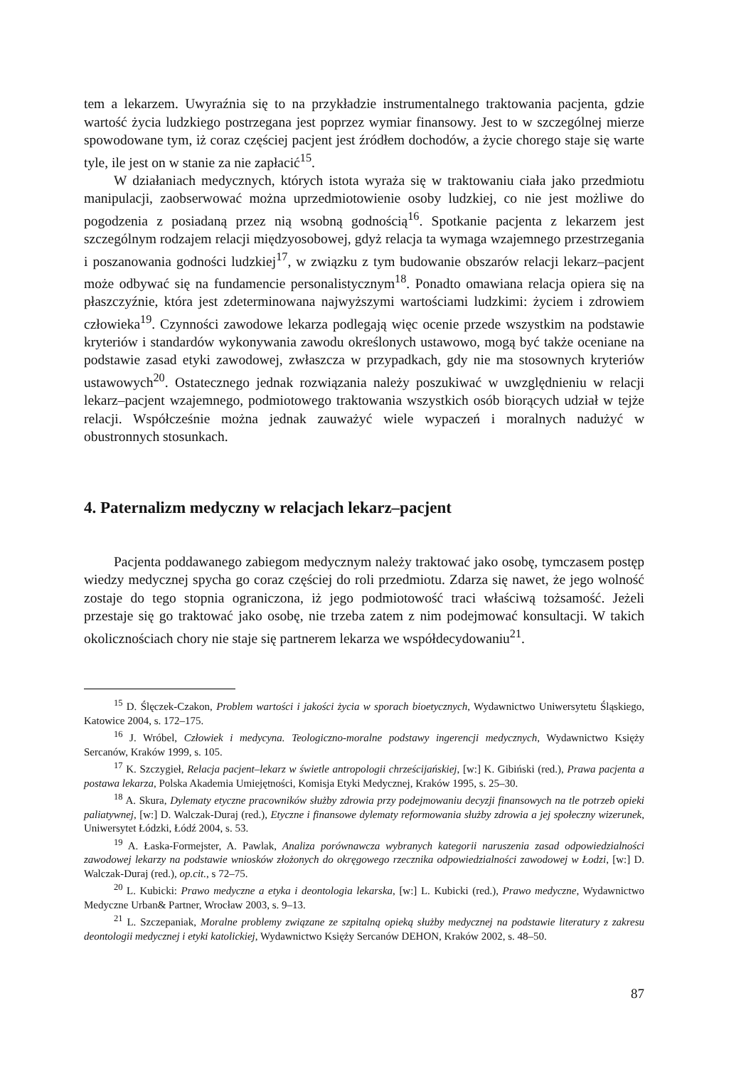tem a lekarzem. Uwyraźnia się to na przykładzie instrumentalnego traktowania pacjenta, gdzie wartość życia ludzkiego postrzegana jest poprzez wymiar finansowy. Jest to w szczególnej mierze spowodowane tym, iż coraz częściej pacjent jest źródłem dochodów, a życie chorego staje się warte tyle, ile jest on w stanie za nie zapłacić<sup>15</sup>.
W działaniach medycznych, których istota wyraża się w traktowaniu ciała jako przedmiotu manipulacji, zaobserwować można uprzedmiotowienie osoby ludzkiej, co nie jest możliwe do pogodzenia z posiadaną przez nią wsobną godnością<sup>16</sup>. Spotkanie pacjenta z lekarzem jest szczególnym rodzajem relacji międzyosobowej, gdyż relacja ta wymaga wzajemnego przestrzegania i poszanowania godności ludzkiej<sup>17</sup>, w związku z tym budowanie obszarów relacji lekarz–pacjent może odbywać się na fundamencie personalistycznym<sup>18</sup>. Ponadto omawiana relacja opiera się na płaszczyźnie, która jest zdeterminowana najwyższymi wartościami ludzkimi: życiem i zdrowiem człowieka<sup>19</sup>. Czynności zawodowe lekarza podlegają więc ocenie przede wszystkim na podstawie kryteriów i standardów wykonywania zawodu określonych ustawowo, mogą być także oceniane na podstawie zasad etyki zawodowej, zwłaszcza w przypadkach, gdy nie ma stosownych kryteriów ustawowych<sup>20</sup>. Ostatecznego jednak rozwiązania należy poszukiwać w uwzględnieniu w relacji lekarz–pacjent wzajemnego, podmiotowego traktowania wszystkich osób biorących udział w tejże relacji. Współcześnie można jednak zauważyć wiele wypaczeń i moralnych nadużyć w obustronnych stosunkach.
4. Paternalizm medyczny w relacjach lekarz–pacjent
Pacjenta poddawanego zabiegom medycznym należy traktować jako osobę, tymczasem postęp wiedzy medycznej spycha go coraz częściej do roli przedmiotu. Zdarza się nawet, że jego wolność zostaje do tego stopnia ograniczona, iż jego podmiotowość traci właściwą tożsamość. Jeżeli przestaje się go traktować jako osobę, nie trzeba zatem z nim podejmować konsultacji. W takich okolicznościach chory nie staje się partnerem lekarza we współdecydowaniu<sup>21</sup>.
<sup>15</sup> D. Ślęczek-Czakon, Problem wartości i jakości życia w sporach bioetycznych, Wydawnictwo Uniwersytetu Śląskiego, Katowice 2004, s. 172–175.
<sup>16</sup> J. Wróbel, Człowiek i medycyna. Teologiczno-moralne podstawy ingerencji medycznych, Wydawnictwo Księży Sercanów, Kraków 1999, s. 105.
<sup>17</sup> K. Szczygieł, Relacja pacjent–lekarz w świetle antropologii chrześcijańskiej, [w:] K. Gibiński (red.), Prawa pacjenta a postawa lekarza, Polska Akademia Umiejętności, Komisja Etyki Medycznej, Kraków 1995, s. 25–30.
<sup>18</sup> A. Skura, Dylematy etyczne pracowników służby zdrowia przy podejmowaniu decyzji finansowych na tle potrzeb opieki paliatywnej, [w:] D. Walczak-Duraj (red.), Etyczne i finansowe dylematy reformowania służby zdrowia a jej społeczny wizerunek, Uniwersytet Łódzki, Łódź 2004, s. 53.
<sup>19</sup> A. Łaska-Formejster, A. Pawlak, Analiza porównawcza wybranych kategorii naruszenia zasad odpowiedzialności zawodowej lekarzy na podstawie wniosków złożonych do okręgowego rzecznika odpowiedzialności zawodowej w Łodzi, [w:] D. Walczak-Duraj (red.), op.cit., s 72–75.
<sup>20</sup> L. Kubicki: Prawo medyczne a etyka i deontologia lekarska, [w:] L. Kubicki (red.), Prawo medyczne, Wydawnictwo Medyczne Urban& Partner, Wrocław 2003, s. 9–13.
<sup>21</sup> L. Szczepaniak, Moralne problemy związane ze szpitalną opieką służby medycznej na podstawie literatury z zakresu deontologii medycznej i etyki katolickiej, Wydawnictwo Księży Sercanów DEHON, Kraków 2002, s. 48–50.
87